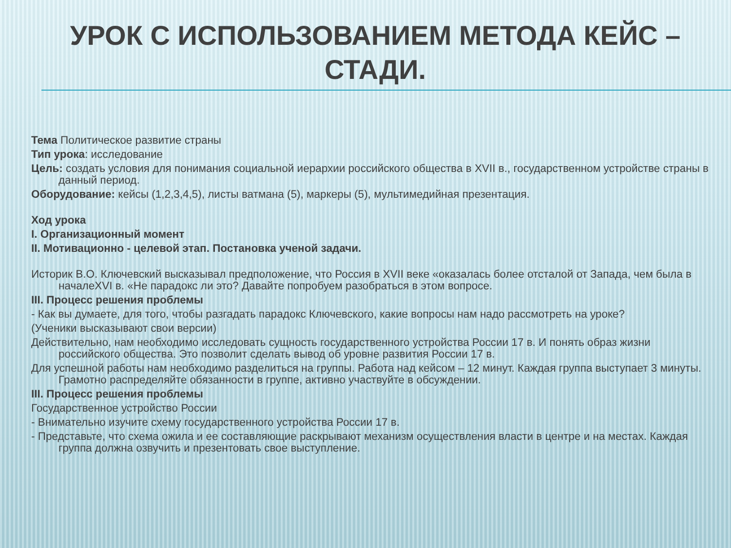УРОК С ИСПОЛЬЗОВАНИЕМ МЕТОДА КЕЙС – СТАДИ.
Тема Политическое развитие страны
Тип урока: исследование
Цель: создать условия для понимания социальной иерархии российского общества в XVII в., государственном устройстве страны в данный период.
Оборудование: кейсы (1,2,3,4,5), листы ватмана (5), маркеры (5), мультимедийная презентация.
Ход урока
I. Организационный момент
II. Мотивационно - целевой этап. Постановка ученой задачи.
Историк В.О. Ключевский высказывал предположение, что Россия в XVII веке «оказалась более отсталой от Запада, чем была в началеXVI в. «Не парадокс ли это? Давайте попробуем разобраться в этом вопросе.
III. Процесс решения проблемы
- Как вы думаете, для того, чтобы разгадать парадокс Ключевского, какие вопросы нам надо рассмотреть на уроке?
(Ученики высказывают свои версии)
Действительно, нам необходимо исследовать сущность государственного устройства России 17 в. И понять образ жизни российского общества. Это позволит сделать вывод об уровне развития России 17 в.
Для успешной работы нам необходимо разделиться на группы. Работа над кейсом – 12 минут. Каждая группа выступает 3 минуты. Грамотно распределяйте обязанности в группе, активно участвуйте в обсуждении.
III. Процесс решения проблемы
Государственное устройство России
- Внимательно изучите схему государственного устройства России 17 в.
- Представьте, что схема ожила и ее составляющие раскрывают механизм осуществления власти в центре и на местах. Каждая группа должна озвучить и презентовать свое выступление.